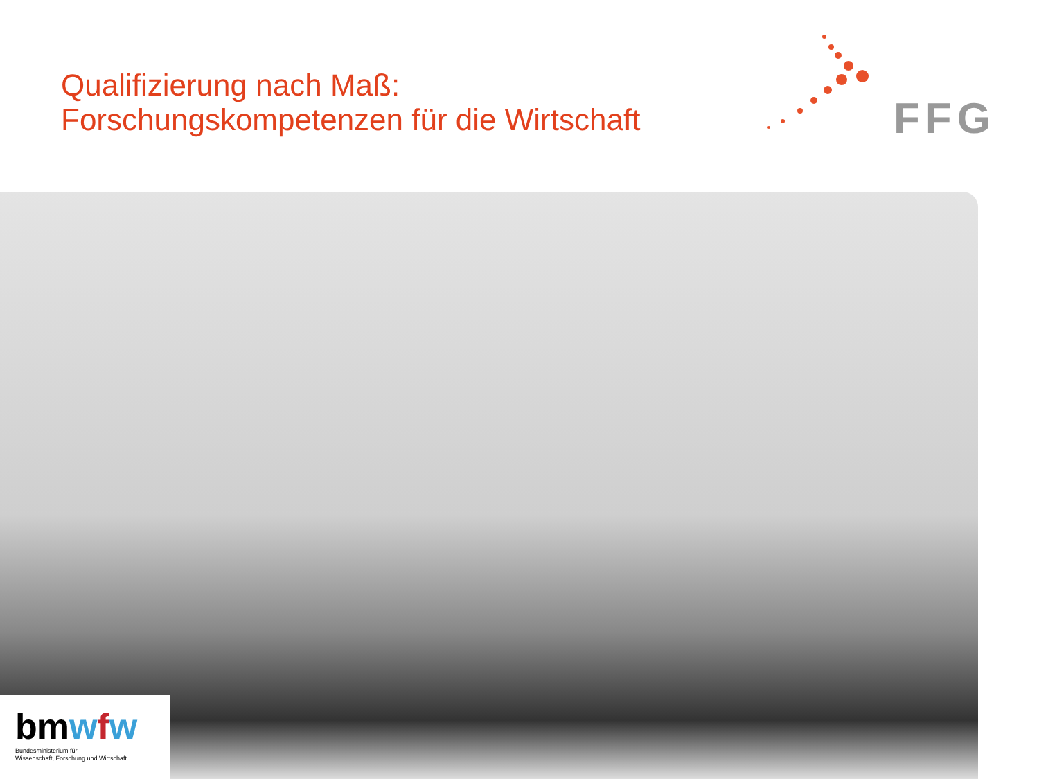Qualifizierung nach Maß:
Forschungskompetenzen für die Wirtschaft
FFG
bmwfw
Bundesministerium für
Wissenschaft, Forschung und Wirtschaft